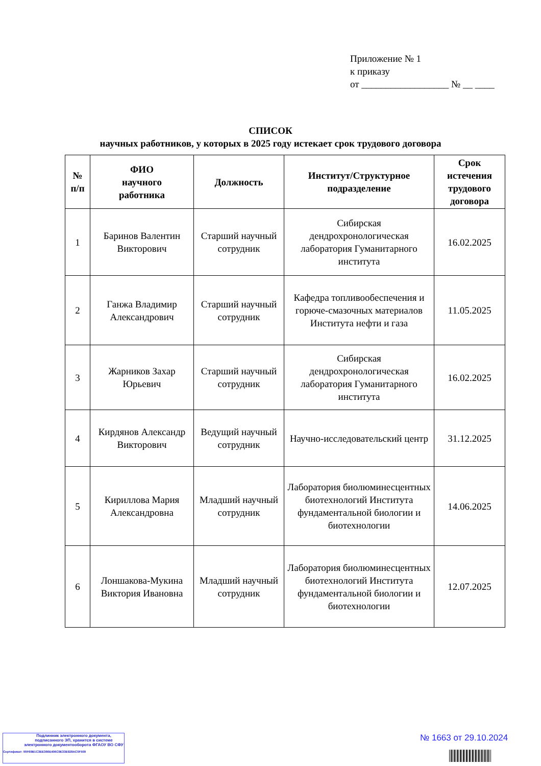Приложение № 1
к приказу
от __________________ № __ ____
СПИСОК
научных работников, у которых в 2025 году истекает срок трудового договора
| № п/п | ФИО научного работника | Должность | Институт/Структурное подразделение | Срок истечения трудового договора |
| --- | --- | --- | --- | --- |
| 1 | Баринов Валентин Викторович | Старший научный сотрудник | Сибирская дендрохронологическая лаборатория Гуманитарного института | 16.02.2025 |
| 2 | Ганжа Владимир Александрович | Старший научный сотрудник | Кафедра топливообеспечения и горюче-смазочных материалов Института нефти и газа | 11.05.2025 |
| 3 | Жарников Захар Юрьевич | Старший научный сотрудник | Сибирская дендрохронологическая лаборатория Гуманитарного института | 16.02.2025 |
| 4 | Кирдянов Александр Викторович | Ведущий научный сотрудник | Научно-исследовательский центр | 31.12.2025 |
| 5 | Кириллова Мария Александровна | Младший научный сотрудник | Лаборатория биолюминесцентных биотехнологий Института фундаментальной биологии и биотехнологии | 14.06.2025 |
| 6 | Лоншакова-Мукина Виктория Ивановна | Младший научный сотрудник | Лаборатория биолюминесцентных биотехнологий Института фундаментальной биологии и биотехнологии | 12.07.2025 |
Подлинник электронного документа, подписанного ЭП, хранится в системе электронного документооборота ФГАОУ ВО СФУ
Сертификат: 00F69B1C3EE366E406C9E33E928AC0F509
№ 1663 от 29.10.2024